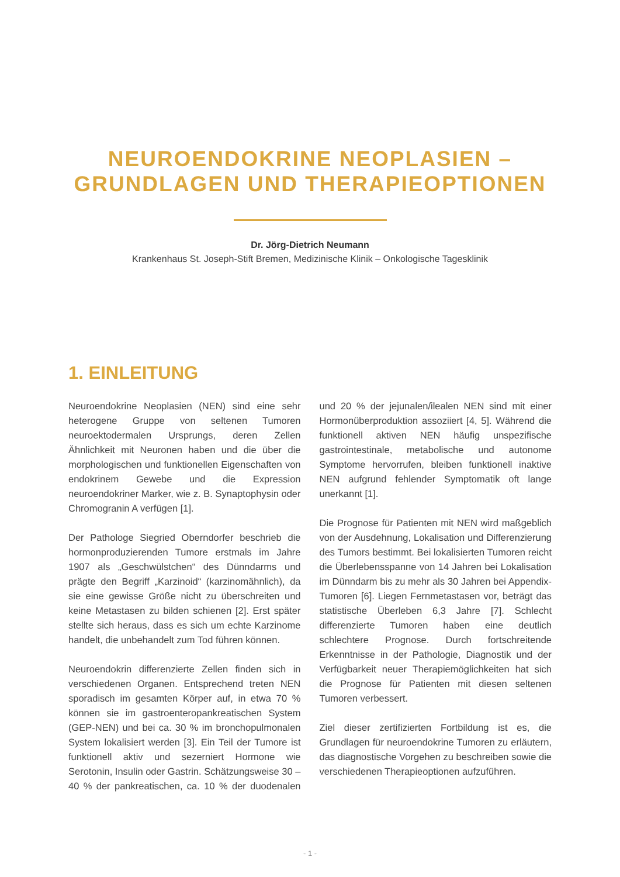NEUROENDOKRINE NEOPLASIEN –
GRUNDLAGEN UND THERAPIEOPTIONEN
Dr. Jörg-Dietrich Neumann
Krankenhaus St. Joseph-Stift Bremen, Medizinische Klinik – Onkologische Tagesklinik
1. EINLEITUNG
Neuroendokrine Neoplasien (NEN) sind eine sehr heterogene Gruppe von seltenen Tumoren neuroektodermalen Ursprungs, deren Zellen Ähnlichkeit mit Neuronen haben und die über die morphologischen und funktionellen Eigenschaften von endokrinem Gewebe und die Expression neuroendokriner Marker, wie z. B. Synaptophysin oder Chromogranin A verfügen [1].
Der Pathologe Siegried Oberndorfer beschrieb die hormonproduzierenden Tumore erstmals im Jahre 1907 als „Geschwülstchen“ des Dünndarms und prägte den Begriff „Karzinoid“ (karzinomähnlich), da sie eine gewisse Größe nicht zu überschreiten und keine Metastasen zu bilden schienen [2]. Erst später stellte sich heraus, dass es sich um echte Karzinome handelt, die unbehandelt zum Tod führen können.
Neuroendokrin differenzierte Zellen finden sich in verschiedenen Organen. Entsprechend treten NEN sporadisch im gesamten Körper auf, in etwa 70 % können sie im gastroenteropankreatischen System (GEP-NEN) und bei ca. 30 % im bronchopulmonalen System lokalisiert werden [3]. Ein Teil der Tumore ist funktionell aktiv und sezerniert Hormone wie Serotonin, Insulin oder Gastrin. Schätzungsweise 30 – 40 % der pankreatischen, ca. 10 % der duodenalen und 20 % der jejunalen/ilealen NEN sind mit einer Hormonüberproduktion assoziiert [4, 5]. Während die funktionell aktiven NEN häufig unspezifische gastrointestinale, metabolische und autonome Symptome hervorrufen, bleiben funktionell inaktive NEN aufgrund fehlender Symptomatik oft lange unerkannt [1].
Die Prognose für Patienten mit NEN wird maßgeblich von der Ausdehnung, Lokalisation und Differenzierung des Tumors bestimmt. Bei lokalisierten Tumoren reicht die Überlebensspanne von 14 Jahren bei Lokalisation im Dünndarm bis zu mehr als 30 Jahren bei Appendix-Tumoren [6]. Liegen Fernmetastasen vor, beträgt das statistische Überleben 6,3 Jahre [7]. Schlecht differenzierte Tumoren haben eine deutlich schlechtere Prognose. Durch fortschreitende Erkenntnisse in der Pathologie, Diagnostik und der Verfügbarkeit neuer Therapiemöglichkeiten hat sich die Prognose für Patienten mit diesen seltenen Tumoren verbessert.
Ziel dieser zertifizierten Fortbildung ist es, die Grundlagen für neuroendokrine Tumoren zu erläutern, das diagnostische Vorgehen zu beschreiben sowie die verschiedenen Therapieoptionen aufzuführen.
- 1 -